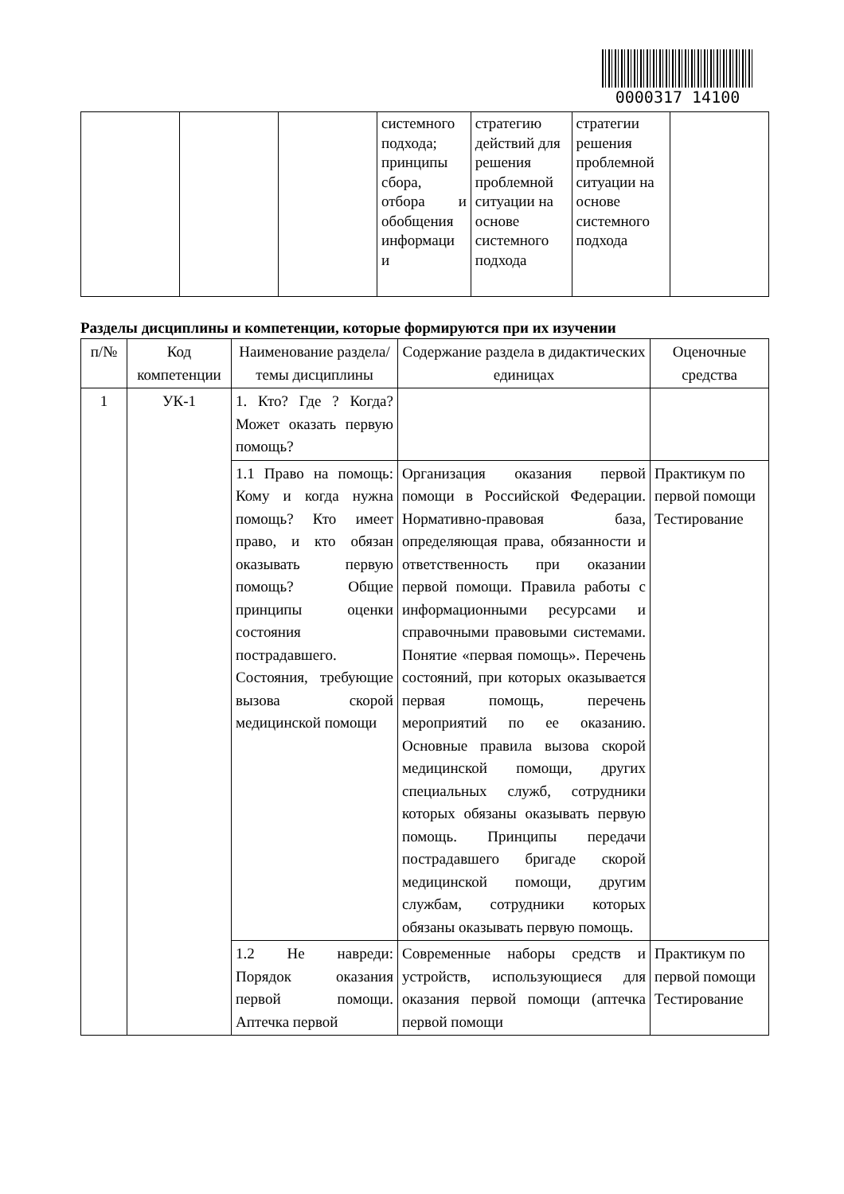0000317 14100
| | | | системного подхода; принципы сбора, отбора и обобщения информаци и | стратегию действий для решения проблемной ситуации на основе системного подхода | стратегии решения проблемной ситуации на основе системного подхода | |
Разделы дисциплины и компетенции, которые формируются при их изучении
| п/№ | Код компетенции | Наименование раздела/темы дисциплины | Содержание раздела в дидактических единицах | Оценочные средства |
| --- | --- | --- | --- | --- |
| 1 | УК-1 | 1. Кто? Где ? Когда? Может оказать первую помощь? | | |
| | | 1.1 Право на помощь: Кому и когда нужна помощь? Кто имеет право, и кто обязан оказывать первую помощь? Общие принципы оценки состояния пострадавшего. Состояния, требующие вызова скорой медицинской помощи | Организация оказания первой помощи в Российской Федерации. Нормативно-правовая база, определяющая права, обязанности и ответственность при оказании первой помощи. Правила работы с информационными ресурсами и справочными правовыми системами. Понятие «первая помощь». Перечень состояний, при которых оказывается первая помощь, перечень мероприятий по ее оказанию. Основные правила вызова скорой медицинской помощи, других специальных служб, сотрудники которых обязаны оказывать первую помощь. Принципы передачи пострадавшего бригаде скорой медицинской помощи, другим службам, сотрудники которых обязаны оказывать первую помощь. | Практикум по первой помощи Тестирование |
| | | 1.2 Не навреди: Порядок оказания первой помощи. Аптечка первой | Современные наборы средств и устройств, использующиеся для оказания первой помощи (аптечка первой помощи | Практикум по первой помощи Тестирование |